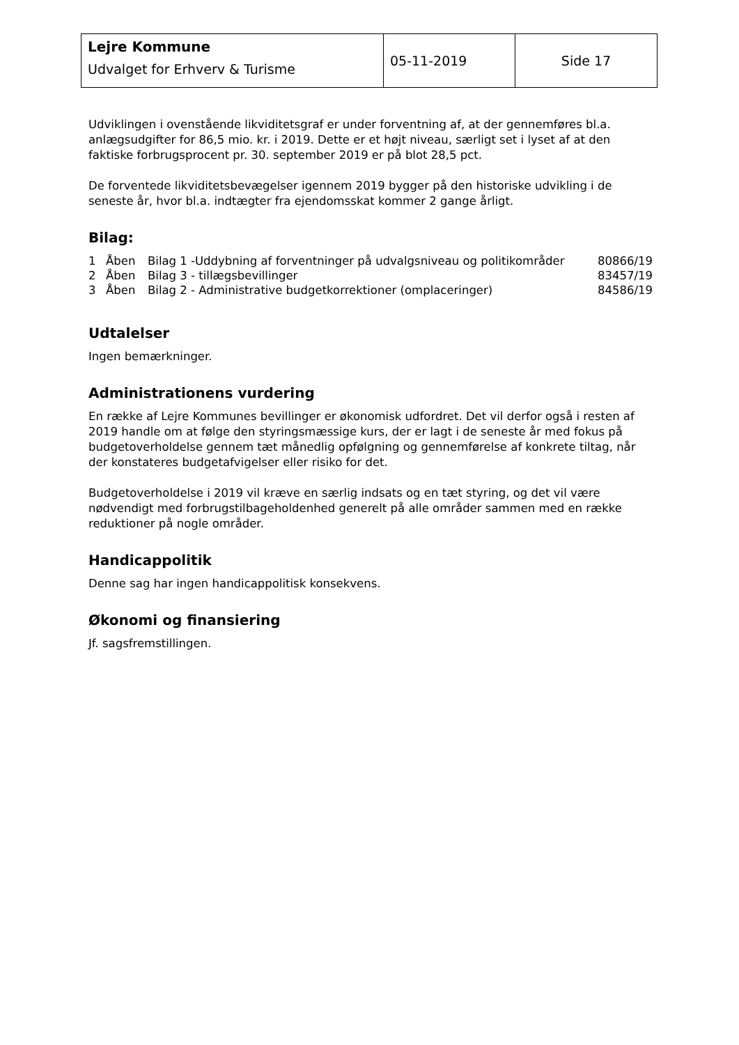| Lejre Kommune Udvalget for Erhverv & Turisme | 05-11-2019 | Side 17 |
Udviklingen i ovenstående likviditetsgraf er under forventning af, at der gennemføres bl.a. anlægsudgifter for 86,5 mio. kr. i 2019. Dette er et højt niveau, særligt set i lyset af at den faktiske forbrugsprocent pr. 30. september 2019 er på blot 28,5 pct.
De forventede likviditetsbevægelser igennem 2019 bygger på den historiske udvikling i de seneste år, hvor bl.a. indtægter fra ejendomsskat kommer 2 gange årligt.
Bilag:
| 1 | Åben | Bilag 1 -Uddybning af forventninger på udvalgsniveau og politikområder | 80866/19 |
| 2 | Åben | Bilag 3 - tillægsbevillinger | 83457/19 |
| 3 | Åben | Bilag 2 - Administrative budgetkorrektioner (omplaceringer) | 84586/19 |
Udtalelser
Ingen bemærkninger.
Administrationens vurdering
En række af Lejre Kommunes bevillinger er økonomisk udfordret. Det vil derfor også i resten af 2019 handle om at følge den styringsmæssige kurs, der er lagt i de seneste år med fokus på budgetoverholdelse gennem tæt månedlig opfølgning og gennemførelse af konkrete tiltag, når der konstateres budgetafvigelser eller risiko for det.
Budgetoverholdelse i 2019 vil kræve en særlig indsats og en tæt styring, og det vil være nødvendigt med forbrugstilbageholdenhed generelt på alle områder sammen med en række reduktioner på nogle områder.
Handicappolitik
Denne sag har ingen handicappolitisk konsekvens.
Økonomi og finansiering
Jf. sagsfremstillingen.